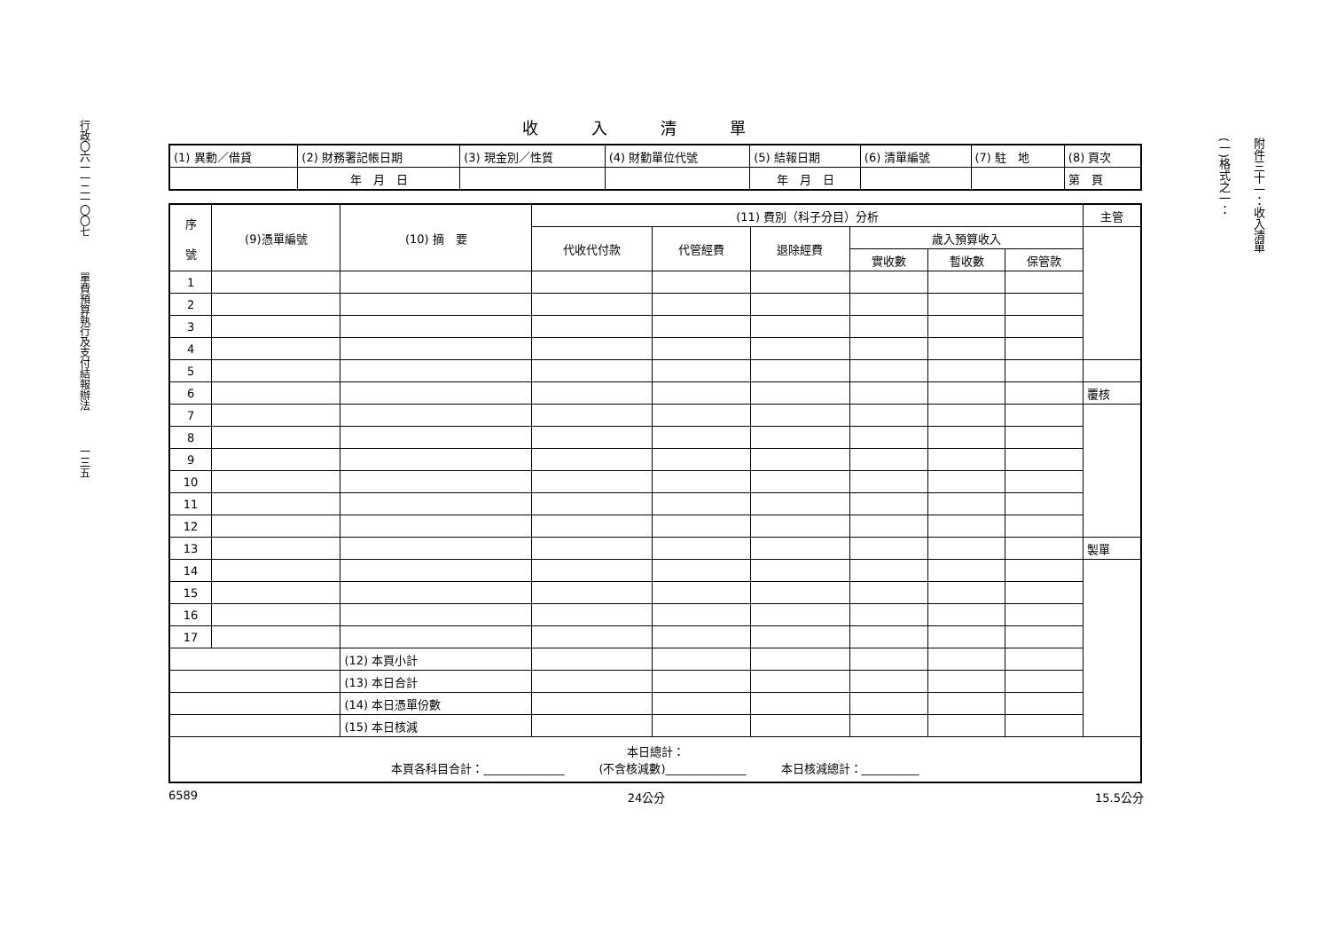行政〇六一一二一〇〇七
單費預算執行及支付結報辦法
一三五
收入清單
| (1) 異動／借貸 | (2) 財務署記帳日期 | (3) 現金別／性質 | (4) 財勤單位代號 | (5) 結報日期 | (6) 清單編號 | (7) 駐 地 | (8) 頁次 |
| | 年 月 日 | | | 年 月 日 | | | 第 頁 |
| 序 號 | (9)憑單編號 | (10) 摘 要 | (11) 費別（科子分目）分析 | | | | | | 主管 |
| --- | --- | --- | --- | --- | --- | --- | --- | --- | --- |
| | | | 代收代付款 | 代管經費 | 退除經費 | 歲入預算收入 | | | |
| | | | | | | 實收數 | 暫收數 | 保管款 | |
| 1 | | | | | | | | | |
| 2 | | | | | | | | | |
| 3 | | | | | | | | | |
| 4 | | | | | | | | | |
| 5 | | | | | | | | | |
| 6 | | | | | | | | | 覆核 |
| 7 | | | | | | | | | |
| 8 | | | | | | | | | |
| 9 | | | | | | | | | |
| 10 | | | | | | | | | |
| 11 | | | | | | | | | |
| 12 | | | | | | | | | |
| 13 | | | | | | | | | 製單 |
| 14 | | | | | | | | | |
| 15 | | | | | | | | | |
| 16 | | | | | | | | | |
| 17 | | | | | | | | | |
| | | (12) 本頁小計 | | | | | | | |
| | | (13) 本日合計 | | | | | | | |
| | | (14) 本日憑單份數 | | | | | | | |
| | | (15) 本日核減 | | | | | | | |
| 本日總計： 本頁各科目合計：______________ (不含核減數)______________ 本日核減總計：__________ | | | | | | | | | |
6589 24公分 15.5公分
(一)格式之一：
附件三十一：收入清單